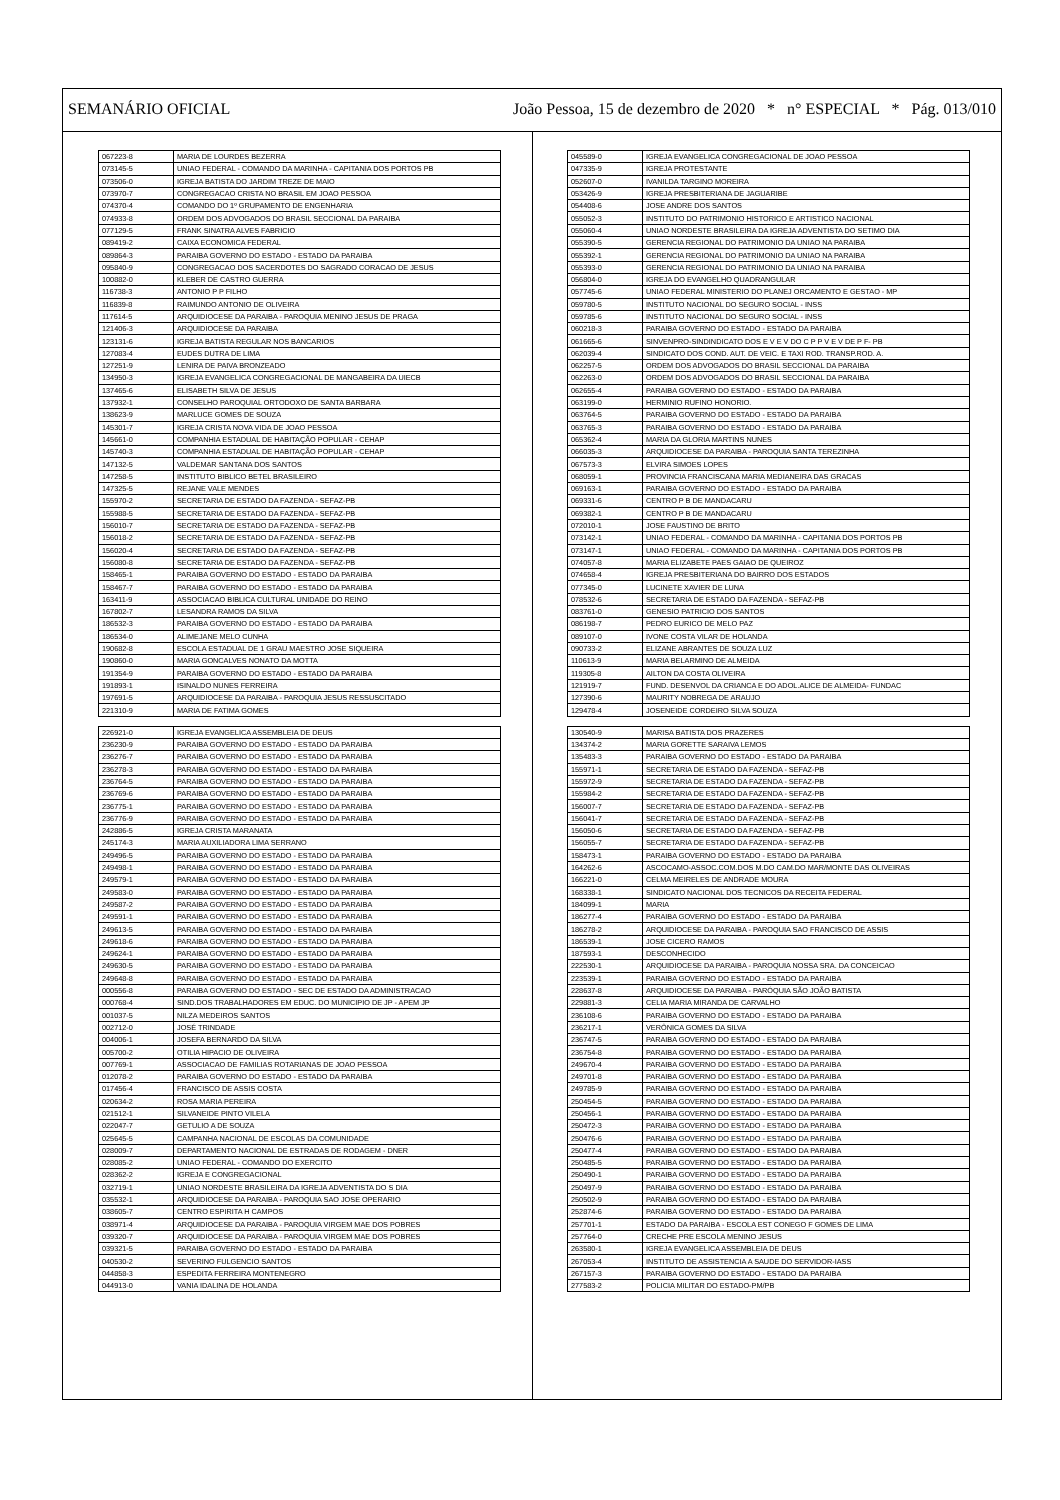SEMANÁRIO OFICIAL João Pessoa, 15 de dezembro de 2020 * n° ESPECIAL * Pág. 013/010
| 067223-8 | MARIA DE LOURDES BEZERRA |
| 073145-5 | UNIAO FEDERAL - COMANDO DA MARINHA - CAPITANIA DOS PORTOS PB |
| 073506-0 | IGREJA BATISTA DO JARDIM TREZE DE MAIO |
| 073970-7 | CONGREGACAO CRISTA NO BRASIL EM JOAO PESSOA |
| 074370-4 | COMANDO DO 1º GRUPAMENTO DE ENGENHARIA |
| 074933-8 | ORDEM DOS ADVOGADOS DO BRASIL SECCIONAL DA PARAIBA |
| 077129-5 | FRANK SINATRA ALVES FABRICIO |
| 089419-2 | CAIXA ECONOMICA FEDERAL |
| 089864-3 | PARAIBA GOVERNO DO ESTADO - ESTADO DA PARAIBA |
| 095840-9 | CONGREGACAO DOS SACERDOTES DO SAGRADO CORACAO DE JESUS |
| 100882-0 | KLEBER DE CASTRO GUERRA |
| 116738-3 | ANTONIO P P FILHO |
| 116839-8 | RAIMUNDO ANTONIO DE OLIVEIRA |
| 117614-5 | ARQUIDIOCESE DA PARAIBA - PAROQUIA MENINO JESUS DE PRAGA |
| 121406-3 | ARQUIDIOCESE DA PARAIBA |
| 123131-6 | IGREJA BATISTA REGULAR NOS BANCARIOS |
| 127083-4 | EUDES DUTRA DE LIMA |
| 127251-9 | LENIRA DE PAIVA BRONZEADO |
| 134950-3 | IGREJA EVANGELICA CONGREGACIONAL DE MANGABEIRA DA UIECB |
| 137465-6 | ELISABETH SILVA DE JESUS |
| 137932-1 | CONSELHO PAROQUIAL ORTODOXO DE SANTA BARBARA |
| 138623-9 | MARLUCE GOMES DE SOUZA |
| 145301-7 | IGREJA CRISTA NOVA VIDA DE JOAO PESSOA |
| 145661-0 | COMPANHIA ESTADUAL DE HABITAÇÃO POPULAR - CEHAP |
| 145740-3 | COMPANHIA ESTADUAL DE HABITAÇÃO POPULAR - CEHAP |
| 147132-5 | VALDEMAR SANTANA DOS SANTOS |
| 147258-5 | INSTITUTO BIBLICO BETEL BRASILEIRO |
| 147325-5 | REJANE VALE MENDES |
| 155970-2 | SECRETARIA DE ESTADO DA FAZENDA - SEFAZ-PB |
| 155988-5 | SECRETARIA DE ESTADO DA FAZENDA - SEFAZ-PB |
| 156010-7 | SECRETARIA DE ESTADO DA FAZENDA - SEFAZ-PB |
| 156018-2 | SECRETARIA DE ESTADO DA FAZENDA - SEFAZ-PB |
| 156020-4 | SECRETARIA DE ESTADO DA FAZENDA - SEFAZ-PB |
| 156080-8 | SECRETARIA DE ESTADO DA FAZENDA - SEFAZ-PB |
| 158465-1 | PARAIBA GOVERNO DO ESTADO - ESTADO DA PARAIBA |
| 158467-7 | PARAIBA GOVERNO DO ESTADO - ESTADO DA PARAIBA |
| 163411-9 | ASSOCIACAO BIBLICA CULTURAL UNIDADE DO REINO |
| 167802-7 | LESANDRA RAMOS DA SILVA |
| 186532-3 | PARAIBA GOVERNO DO ESTADO - ESTADO DA PARAIBA |
| 186534-0 | ALIMEJANE MELO CUNHA |
| 190682-8 | ESCOLA ESTADUAL DE 1 GRAU MAESTRO JOSE SIQUEIRA |
| 190860-0 | MARIA GONCALVES NONATO DA MOTTA |
| 191354-9 | PARAIBA GOVERNO DO ESTADO - ESTADO DA PARAIBA |
| 191893-1 | ISINALDO NUNES FERREIRA |
| 197691-5 | ARQUIDIOCESE DA PARAIBA - PAROQUIA JESUS RESSUSCITADO |
| 221310-9 | MARIA DE FATIMA GOMES |
| 226921-0 | IGREJA EVANGELICA ASSEMBLEIA DE DEUS |
| 236230-9 | PARAIBA GOVERNO DO ESTADO - ESTADO DA PARAIBA |
| 236276-7 | PARAIBA GOVERNO DO ESTADO - ESTADO DA PARAIBA |
| 236278-3 | PARAIBA GOVERNO DO ESTADO - ESTADO DA PARAIBA |
| 236764-5 | PARAIBA GOVERNO DO ESTADO - ESTADO DA PARAIBA |
| 236769-6 | PARAIBA GOVERNO DO ESTADO - ESTADO DA PARAIBA |
| 236775-1 | PARAIBA GOVERNO DO ESTADO - ESTADO DA PARAIBA |
| 236776-9 | PARAIBA GOVERNO DO ESTADO - ESTADO DA PARAIBA |
| 242886-5 | IGREJA CRISTA MARANATA |
| 245174-3 | MARIA AUXILIADORA LIMA SERRANO |
| 249496-5 | PARAIBA GOVERNO DO ESTADO - ESTADO DA PARAIBA |
| 249498-1 | PARAIBA GOVERNO DO ESTADO - ESTADO DA PARAIBA |
| 249579-1 | PARAIBA GOVERNO DO ESTADO - ESTADO DA PARAIBA |
| 249583-0 | PARAIBA GOVERNO DO ESTADO - ESTADO DA PARAIBA |
| 249587-2 | PARAIBA GOVERNO DO ESTADO - ESTADO DA PARAIBA |
| 249591-1 | PARAIBA GOVERNO DO ESTADO - ESTADO DA PARAIBA |
| 249613-5 | PARAIBA GOVERNO DO ESTADO - ESTADO DA PARAIBA |
| 249618-6 | PARAIBA GOVERNO DO ESTADO - ESTADO DA PARAIBA |
| 249624-1 | PARAIBA GOVERNO DO ESTADO - ESTADO DA PARAIBA |
| 249630-5 | PARAIBA GOVERNO DO ESTADO - ESTADO DA PARAIBA |
| 249648-8 | PARAIBA GOVERNO DO ESTADO - ESTADO DA PARAIBA |
| 000556-8 | PARAIBA GOVERNO DO ESTADO - SEC DE ESTADO DA ADMINISTRACAO |
| 000768-4 | SIND.DOS TRABALHADORES EM EDUC. DO MUNICIPIO DE JP - APEM JP |
| 001037-5 | NILZA MEDEIROS SANTOS |
| 002712-0 | JOSÉ TRINDADE |
| 004006-1 | JOSEFA BERNARDO DA SILVA |
| 005700-2 | OTILIA HIPACIO DE OLIVEIRA |
| 007769-1 | ASSOCIACAO DE FAMILIAS ROTARIANAS DE JOAO PESSOA |
| 012078-2 | PARAIBA GOVERNO DO ESTADO - ESTADO DA PARAIBA |
| 017456-4 | FRANCISCO DE ASSIS COSTA |
| 020634-2 | ROSA MARIA PEREIRA |
| 021512-1 | SILVANEIDE PINTO VILELA |
| 022047-7 | GETULIO A DE SOUZA |
| 025645-5 | CAMPANHA NACIONAL DE ESCOLAS DA COMUNIDADE |
| 028009-7 | DEPARTAMENTO NACIONAL DE ESTRADAS DE RODAGEM - DNER |
| 028085-2 | UNIAO FEDERAL - COMANDO DO EXERCITO |
| 028362-2 | IGREJA E CONGREGACIONAL |
| 032719-1 | UNIAO NORDESTE BRASILEIRA DA IGREJA ADVENTISTA DO S DIA |
| 035532-1 | ARQUIDIOCESE DA PARAIBA - PAROQUIA SAO JOSE OPERARIO |
| 038605-7 | CENTRO ESPIRITA H CAMPOS |
| 038971-4 | ARQUIDIOCESE DA PARAIBA - PAROQUIA VIRGEM MAE DOS POBRES |
| 039320-7 | ARQUIDIOCESE DA PARAIBA - PAROQUIA VIRGEM MAE DOS POBRES |
| 039321-5 | PARAIBA GOVERNO DO ESTADO - ESTADO DA PARAIBA |
| 040530-2 | SEVERINO FULGENCIO SANTOS |
| 044858-3 | ESPEDITA FERREIRA MONTENEGRO |
| 044913-0 | VANIA IDALINA DE HOLANDA |
| 045589-0 | IGREJA EVANGELICA CONGREGACIONAL DE JOAO PESSOA |
| 047335-9 | IGREJA PROTESTANTE |
| 052607-0 | IVANILDA TARGINO MOREIRA |
| 053426-9 | IGREJA PRESBITERIANA DE JAGUARIBE |
| 054408-6 | JOSE ANDRE DOS SANTOS |
| 055052-3 | INSTITUTO DO PATRIMONIO HISTORICO E ARTISTICO NACIONAL |
| 055060-4 | UNIAO NORDESTE BRASILEIRA DA IGREJA ADVENTISTA DO SETIMO DIA |
| 055390-5 | GERENCIA REGIONAL DO PATRIMONIO DA UNIAO NA PARAIBA |
| 055392-1 | GERENCIA REGIONAL DO PATRIMONIO DA UNIAO NA PARAIBA |
| 055393-0 | GERENCIA REGIONAL DO PATRIMONIO DA UNIAO NA PARAIBA |
| 056804-0 | IGREJA DO EVANGELHO QUADRANGULAR |
| 057745-6 | UNIAO FEDERAL MINISTERIO DO PLANEJ ORCAMENTO E GESTAO - MP |
| 059780-5 | INSTITUTO NACIONAL DO SEGURO SOCIAL - INSS |
| 059785-6 | INSTITUTO NACIONAL DO SEGURO SOCIAL - INSS |
| 060218-3 | PARAIBA GOVERNO DO ESTADO - ESTADO DA PARAIBA |
| 061665-6 | SINVENPRO-SINDINDICATO DOS E V E V DO C P P V E V DE P F- PB |
| 062039-4 | SINDICATO DOS COND. AUT. DE VEIC. E TAXI ROD. TRANSP.ROD. A. |
| 062257-5 | ORDEM DOS ADVOGADOS DO BRASIL SECCIONAL DA PARAIBA |
| 062263-0 | ORDEM DOS ADVOGADOS DO BRASIL SECCIONAL DA PARAIBA |
| 062655-4 | PARAIBA GOVERNO DO ESTADO - ESTADO DA PARAIBA |
| 063199-0 | HERMINIO RUFINO HONORIO. |
| 063764-5 | PARAIBA GOVERNO DO ESTADO - ESTADO DA PARAIBA |
| 063765-3 | PARAIBA GOVERNO DO ESTADO - ESTADO DA PARAIBA |
| 065362-4 | MARIA DA GLORIA MARTINS NUNES |
| 066035-3 | ARQUIDIOCESE DA PARAIBA - PAROQUIA SANTA TEREZINHA |
| 067573-3 | ELVIRA SIMOES LOPES |
| 068059-1 | PROVINCIA FRANCISCANA MARIA MEDIANEIRA DAS GRACAS |
| 069163-1 | PARAIBA GOVERNO DO ESTADO - ESTADO DA PARAIBA |
| 069331-6 | CENTRO P B DE MANDACARU |
| 069382-1 | CENTRO P B DE MANDACARU |
| 072010-1 | JOSE FAUSTINO DE BRITO |
| 073142-1 | UNIAO FEDERAL - COMANDO DA MARINHA - CAPITANIA DOS PORTOS PB |
| 073147-1 | UNIAO FEDERAL - COMANDO DA MARINHA - CAPITANIA DOS PORTOS PB |
| 074057-8 | MARIA ELIZABETE PAES GAIAO DE QUEIROZ |
| 074658-4 | IGREJA PRESBITERIANA DO BAIRRO DOS ESTADOS |
| 077345-0 | LUCINETE XAVIER DE LUNA |
| 078532-6 | SECRETARIA DE ESTADO DA FAZENDA - SEFAZ-PB |
| 083761-0 | GENESIO PATRICIO DOS SANTOS |
| 086198-7 | PEDRO EURICO DE MELO PAZ |
| 089107-0 | IVONE COSTA VILAR DE HOLANDA |
| 090733-2 | ELIZANE ABRANTES DE SOUZA LUZ |
| 110613-9 | MARIA BELARMINO DE ALMEIDA |
| 119305-8 | AILTON DA COSTA OLIVEIRA |
| 121919-7 | FUND. DESENVOL DA CRIANCA E DO ADOL.ALICE DE ALMEIDA- FUNDAC |
| 127390-6 | MAURITY NOBREGA DE ARAUJO |
| 129478-4 | JOSENEIDE CORDEIRO SILVA SOUZA |
| 130540-9 | MARISA BATISTA DOS PRAZERES |
| 134374-2 | MARIA GORETTE SARAIVA LEMOS |
| 135483-3 | PARAIBA GOVERNO DO ESTADO - ESTADO DA PARAIBA |
| 155971-1 | SECRETARIA DE ESTADO DA FAZENDA - SEFAZ-PB |
| 155972-9 | SECRETARIA DE ESTADO DA FAZENDA - SEFAZ-PB |
| 155984-2 | SECRETARIA DE ESTADO DA FAZENDA - SEFAZ-PB |
| 156007-7 | SECRETARIA DE ESTADO DA FAZENDA - SEFAZ-PB |
| 156041-7 | SECRETARIA DE ESTADO DA FAZENDA - SEFAZ-PB |
| 156050-6 | SECRETARIA DE ESTADO DA FAZENDA - SEFAZ-PB |
| 156055-7 | SECRETARIA DE ESTADO DA FAZENDA - SEFAZ-PB |
| 158473-1 | PARAIBA GOVERNO DO ESTADO - ESTADO DA PARAIBA |
| 164262-6 | ASCOCAMO-ASSOC.COM.DOS M.DO CAM.DO MAR/MONTE DAS OLIVEIRAS |
| 166221-0 | CELMA MEIRELES DE ANDRADE MOURA |
| 168338-1 | SINDICATO NACIONAL DOS TECNICOS DA RECEITA FEDERAL |
| 184099-1 | MARIA |
| 186277-4 | PARAIBA GOVERNO DO ESTADO - ESTADO DA PARAIBA |
| 186278-2 | ARQUIDIOCESE DA PARAIBA - PAROQUIA SAO FRANCISCO DE ASSIS |
| 186539-1 | JOSE CICERO RAMOS |
| 187593-1 | DESCONHECIDO |
| 222530-1 | ARQUIDIOCESE DA PARAIBA - PAROQUIA NOSSA SRA. DA CONCEICAO |
| 223539-1 | PARAIBA GOVERNO DO ESTADO - ESTADO DA PARAIBA |
| 228637-8 | ARQUIDIOCESE DA PARAIBA - PARÓQUIA SÃO JOÃO BATISTA |
| 229881-3 | CELIA MARIA MIRANDA DE CARVALHO |
| 236108-6 | PARAIBA GOVERNO DO ESTADO - ESTADO DA PARAIBA |
| 236217-1 | VERÔNICA GOMES DA SILVA |
| 236747-5 | PARAIBA GOVERNO DO ESTADO - ESTADO DA PARAIBA |
| 236754-8 | PARAIBA GOVERNO DO ESTADO - ESTADO DA PARAIBA |
| 249670-4 | PARAIBA GOVERNO DO ESTADO - ESTADO DA PARAIBA |
| 249701-8 | PARAIBA GOVERNO DO ESTADO - ESTADO DA PARAIBA |
| 249785-9 | PARAIBA GOVERNO DO ESTADO - ESTADO DA PARAIBA |
| 250454-5 | PARAIBA GOVERNO DO ESTADO - ESTADO DA PARAIBA |
| 250456-1 | PARAIBA GOVERNO DO ESTADO - ESTADO DA PARAIBA |
| 250472-3 | PARAIBA GOVERNO DO ESTADO - ESTADO DA PARAIBA |
| 250476-6 | PARAIBA GOVERNO DO ESTADO - ESTADO DA PARAIBA |
| 250477-4 | PARAIBA GOVERNO DO ESTADO - ESTADO DA PARAIBA |
| 250485-5 | PARAIBA GOVERNO DO ESTADO - ESTADO DA PARAIBA |
| 250490-1 | PARAIBA GOVERNO DO ESTADO - ESTADO DA PARAIBA |
| 250497-9 | PARAIBA GOVERNO DO ESTADO - ESTADO DA PARAIBA |
| 250502-9 | PARAIBA GOVERNO DO ESTADO - ESTADO DA PARAIBA |
| 252874-6 | PARAIBA GOVERNO DO ESTADO - ESTADO DA PARAIBA |
| 257701-1 | ESTADO DA PARAIBA - ESCOLA EST CONEGO F GOMES DE LIMA |
| 257764-0 | CRECHE PRE ESCOLA MENINO JESUS |
| 263580-1 | IGREJA EVANGELICA ASSEMBLEIA DE DEUS |
| 267053-4 | INSTITUTO DE ASSISTENCIA A SAUDE DO SERVIDOR-IASS |
| 267157-3 | PARAIBA GOVERNO DO ESTADO - ESTADO DA PARAIBA |
| 277583-2 | POLICIA MILITAR DO ESTADO-PM/PB |